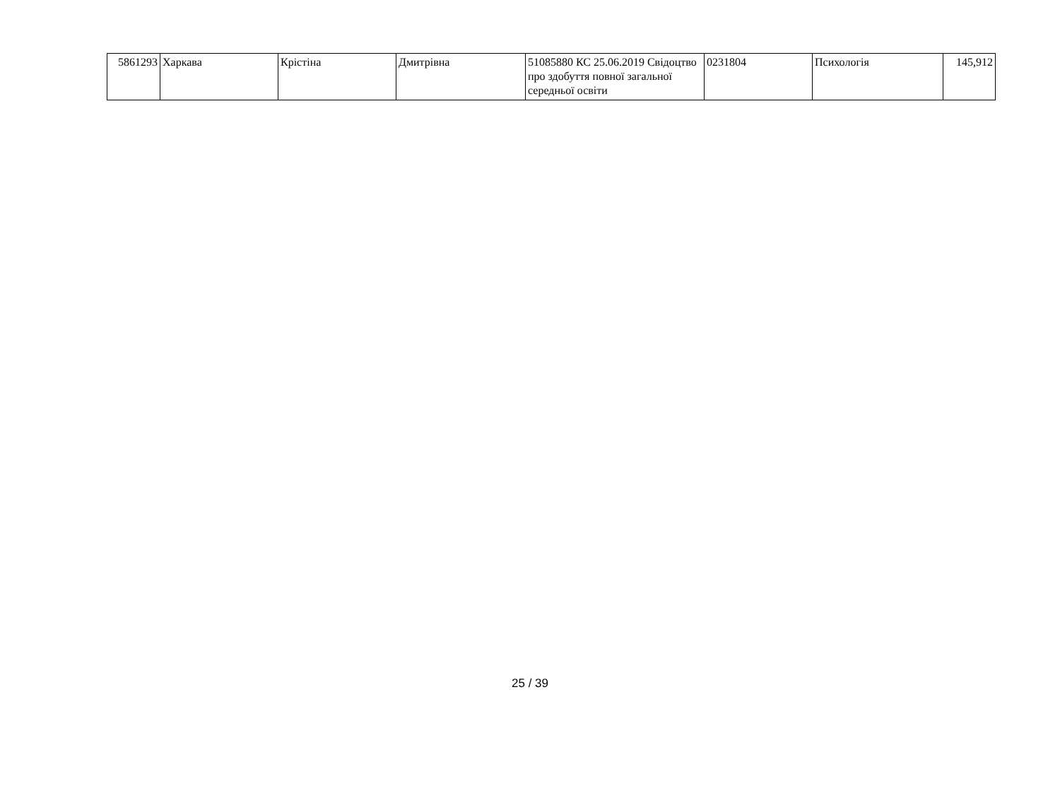| 5861293 | Харкава | Крістіна | Дмитрівна | 51085880 КС 25.06.2019 Свідоцтво про здобуття повної загальної середньої освіти | 0231804 | Психологія | 145,912 |
25 / 39